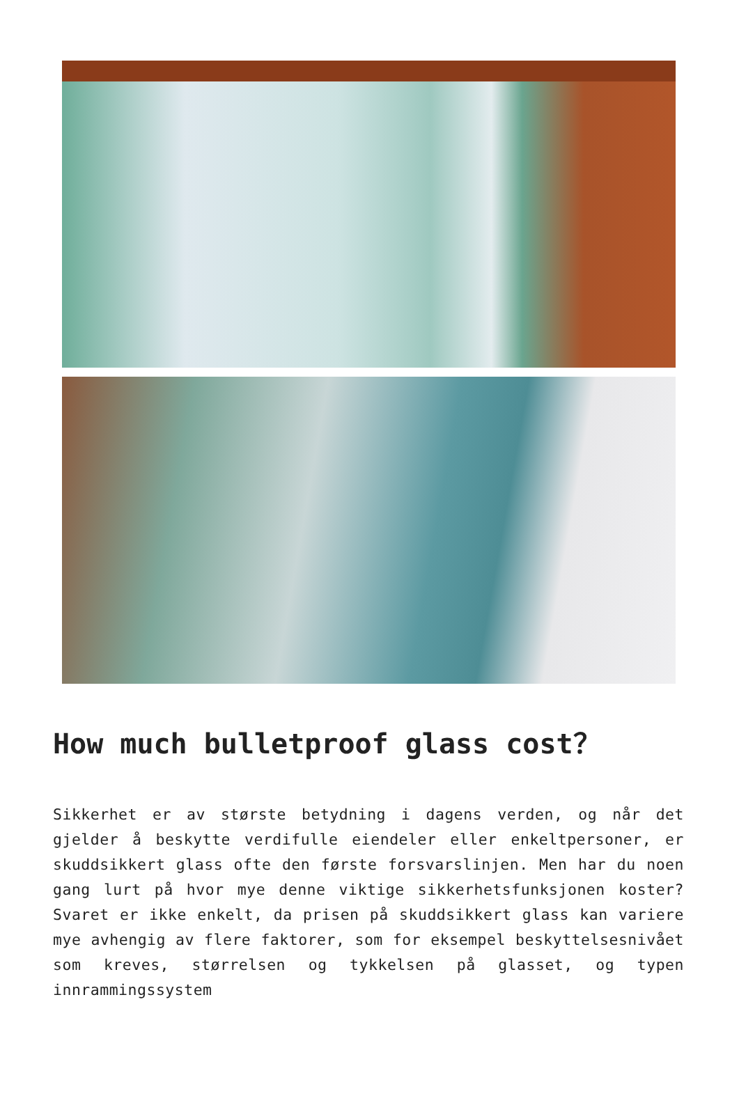How much bulletproof glass cost？
Sikkerhet er av største betydning i dagens verden, og når det gjelder å beskytte verdifulle eiendeler eller enkeltpersoner, er skuddsikkert glass ofte den første forsvarslinjen. Men har du noen gang lurt på hvor mye denne viktige sikkerhetsfunksjonen koster? Svaret er ikke enkelt, da prisen på skuddsikkert glass kan variere mye avhengig av flere faktorer, som for eksempel beskyttelsesnivået som kreves, størrelsen og tykkelsen på glasset, og typen innrammingssystem